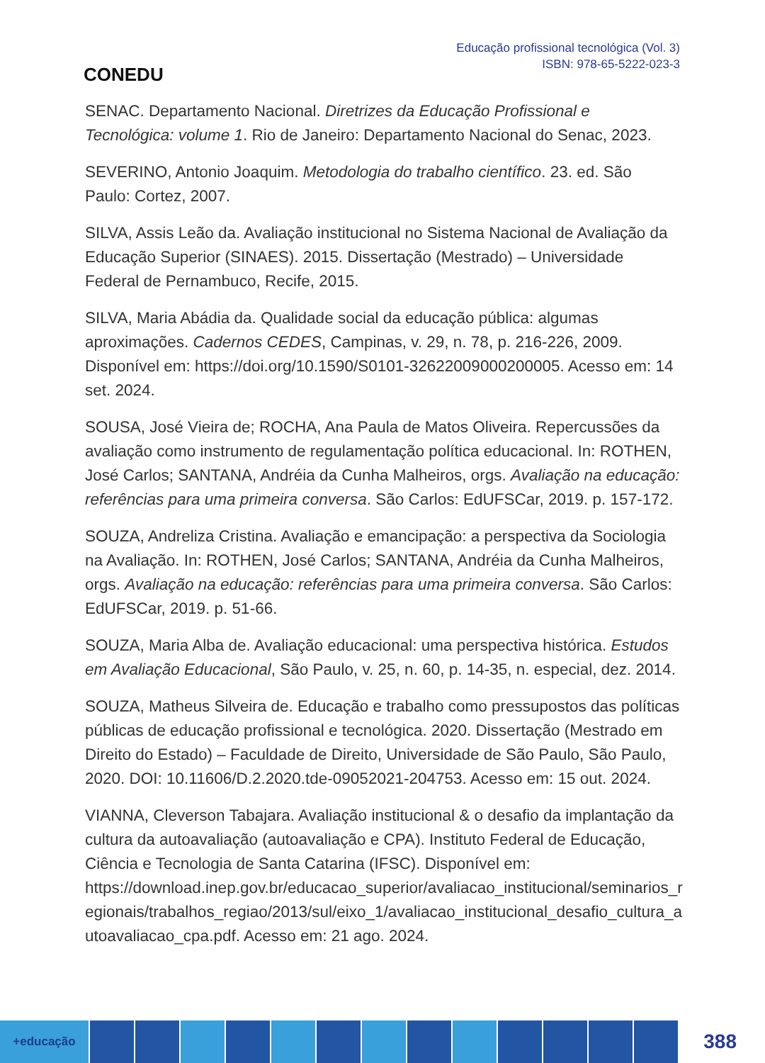CONEDU
Educação profissional tecnológica (Vol. 3)
ISBN: 978-65-5222-023-3
SENAC. Departamento Nacional. Diretrizes da Educação Profissional e Tecnológica: volume 1. Rio de Janeiro: Departamento Nacional do Senac, 2023.
SEVERINO, Antonio Joaquim. Metodologia do trabalho científico. 23. ed. São Paulo: Cortez, 2007.
SILVA, Assis Leão da. Avaliação institucional no Sistema Nacional de Avaliação da Educação Superior (SINAES). 2015. Dissertação (Mestrado) – Universidade Federal de Pernambuco, Recife, 2015.
SILVA, Maria Abádia da. Qualidade social da educação pública: algumas aproximações. Cadernos CEDES, Campinas, v. 29, n. 78, p. 216-226, 2009. Disponível em: https://doi.org/10.1590/S0101-32622009000200005. Acesso em: 14 set. 2024.
SOUSA, José Vieira de; ROCHA, Ana Paula de Matos Oliveira. Repercussões da avaliação como instrumento de regulamentação política educacional. In: ROTHEN, José Carlos; SANTANA, Andréia da Cunha Malheiros, orgs. Avaliação na educação: referências para uma primeira conversa. São Carlos: EdUFSCar, 2019. p. 157-172.
SOUZA, Andreliza Cristina. Avaliação e emancipação: a perspectiva da Sociologia na Avaliação. In: ROTHEN, José Carlos; SANTANA, Andréia da Cunha Malheiros, orgs. Avaliação na educação: referências para uma primeira conversa. São Carlos: EdUFSCar, 2019. p. 51-66.
SOUZA, Maria Alba de. Avaliação educacional: uma perspectiva histórica. Estudos em Avaliação Educacional, São Paulo, v. 25, n. 60, p. 14-35, n. especial, dez. 2014.
SOUZA, Matheus Silveira de. Educação e trabalho como pressupostos das políticas públicas de educação profissional e tecnológica. 2020. Dissertação (Mestrado em Direito do Estado) – Faculdade de Direito, Universidade de São Paulo, São Paulo, 2020. DOI: 10.11606/D.2.2020.tde-09052021-204753. Acesso em: 15 out. 2024.
VIANNA, Cleverson Tabajara. Avaliação institucional & o desafio da implantação da cultura da autoavaliação (autoavaliação e CPA). Instituto Federal de Educação, Ciência e Tecnologia de Santa Catarina (IFSC). Disponível em: https://download.inep.gov.br/educacao_superior/avaliacao_institucional/seminarios_r egionais/trabalhos_regiao/2013/sul/eixo_1/avaliacao_institucional_desafio_cultura_a utoavaliacao_cpa.pdf. Acesso em: 21 ago. 2024.
+educação
388